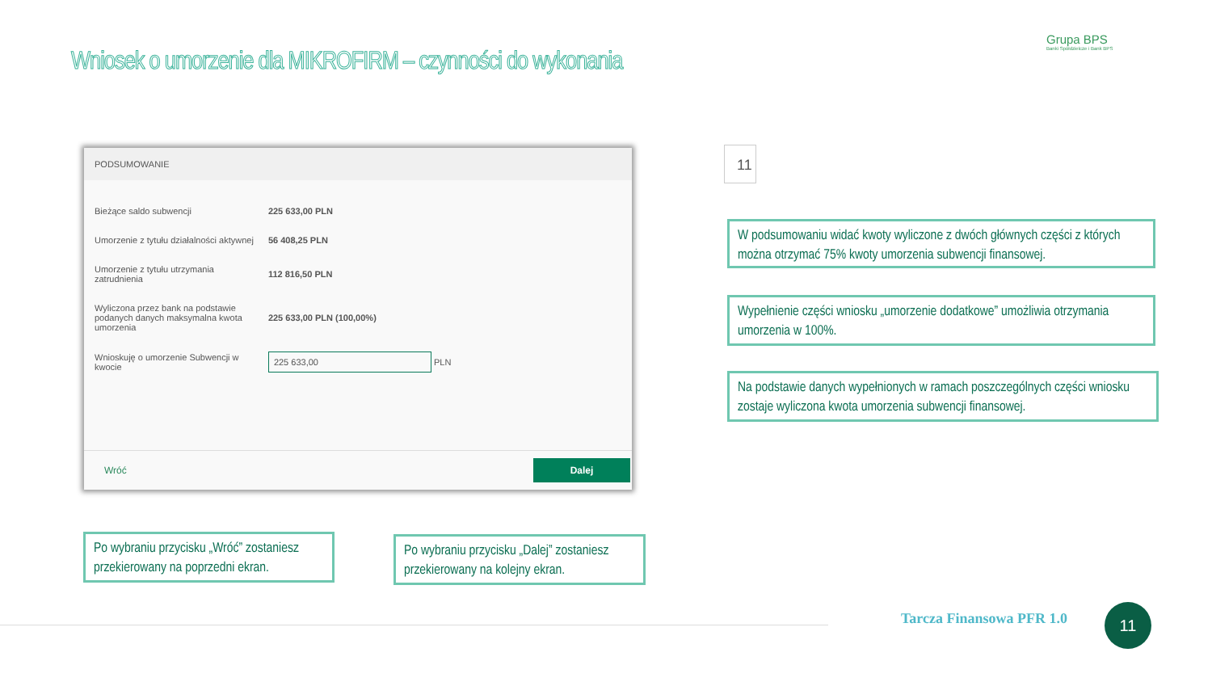Wniosek o umorzenie dla MIKROFIRM – czynności do wykonania
Grupa BPS
Banki Spółdzielcze i Bank BPS
PODSUMOWANIE
| Bieżące saldo subwencji | 225 633,00 PLN |
| Umorzenie z tytułu działalności aktywnej | 56 408,25 PLN |
| Umorzenie z tytułu utrzymania zatrudnienia | 112 816,50 PLN |
| Wyliczona przez bank na podstawie podanych danych maksymalna kwota umorzenia | 225 633,00 PLN (100,00%) |
| Wnioskuję o umorzenie Subwencji w kwocie | 225 633,00 PLN |
Wróć Dalej
11
W podsumowaniu widać kwoty wyliczone z dwóch głównych części z których można otrzymać 75% kwoty umorzenia subwencji finansowej.
Wypełnienie części wniosku „umorzenie dodatkowe” umożliwia otrzymania umorzenia w 100%.
Na podstawie danych wypełnionych w ramach poszczególnych części wniosku zostaje wyliczona kwota umorzenia subwencji finansowej.
Po wybraniu przycisku „Wróć” zostaniesz przekierowany na poprzedni ekran.
Po wybraniu przycisku „Dalej” zostaniesz przekierowany na kolejny ekran.
Tarcza Finansowa PFR 1.0 11